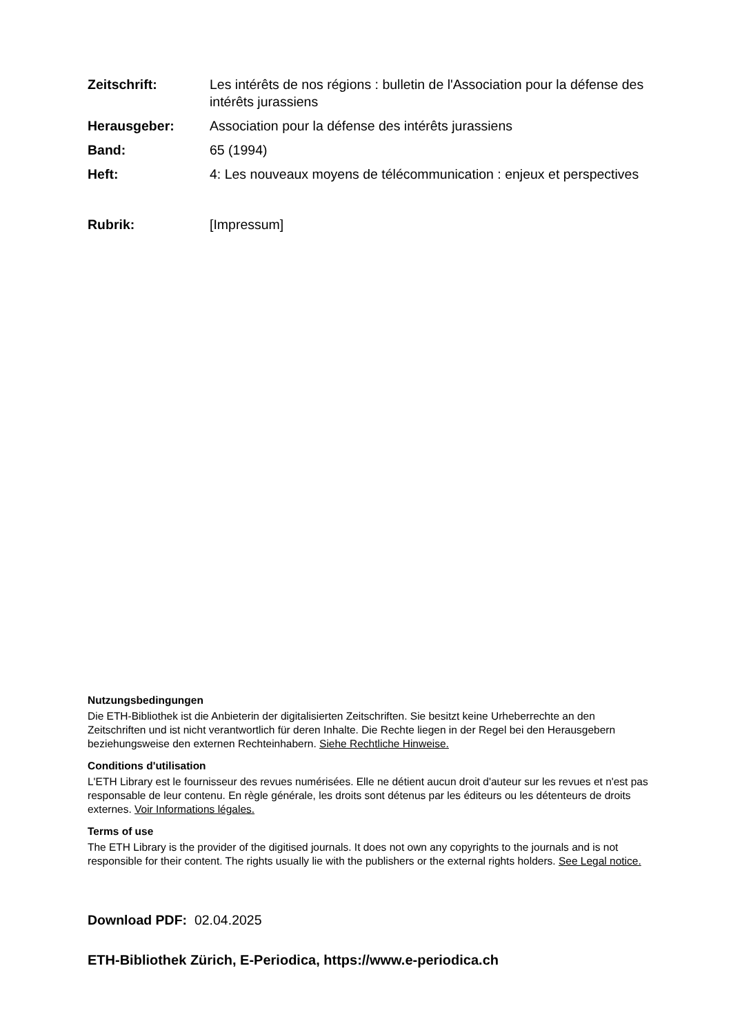Zeitschrift: Les intérêts de nos régions : bulletin de l'Association pour la défense des intérêts jurassiens
Herausgeber: Association pour la défense des intérêts jurassiens
Band: 65 (1994)
Heft: 4: Les nouveaux moyens de télécommunication : enjeux et perspectives
Rubrik: [Impressum]
Nutzungsbedingungen
Die ETH-Bibliothek ist die Anbieterin der digitalisierten Zeitschriften. Sie besitzt keine Urheberrechte an den Zeitschriften und ist nicht verantwortlich für deren Inhalte. Die Rechte liegen in der Regel bei den Herausgebern beziehungsweise den externen Rechteinhabern. Siehe Rechtliche Hinweise.
Conditions d'utilisation
L'ETH Library est le fournisseur des revues numérisées. Elle ne détient aucun droit d'auteur sur les revues et n'est pas responsable de leur contenu. En règle générale, les droits sont détenus par les éditeurs ou les détenteurs de droits externes. Voir Informations légales.
Terms of use
The ETH Library is the provider of the digitised journals. It does not own any copyrights to the journals and is not responsible for their content. The rights usually lie with the publishers or the external rights holders. See Legal notice.
Download PDF: 02.04.2025
ETH-Bibliothek Zürich, E-Periodica, https://www.e-periodica.ch